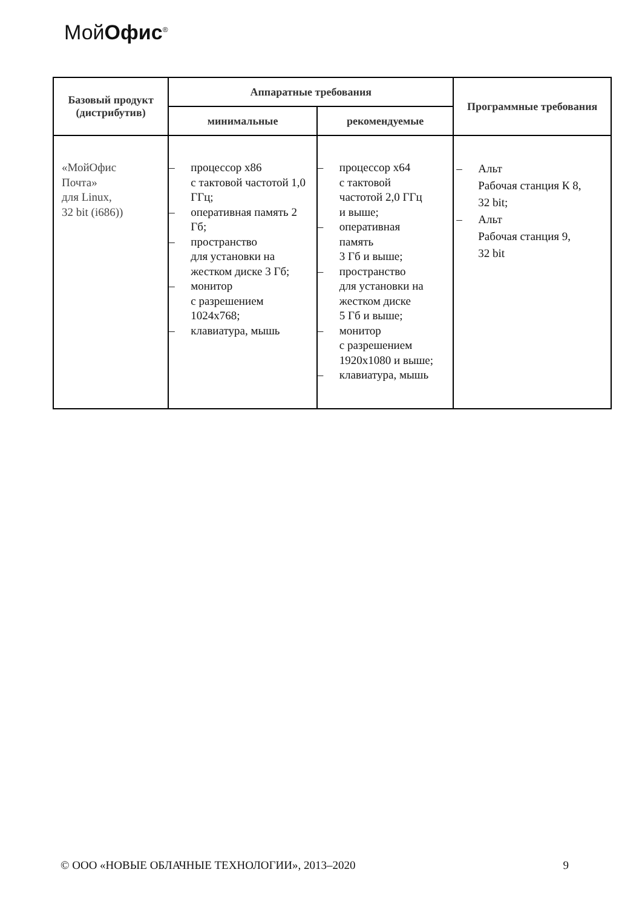МойОфис<sup>®</sup>
| Базовый продукт (дистрибутив) | Аппаратные требования | | Программные требования |
| --- | --- | --- | --- |
| | минимальные | рекомендуемые | |
| «МойОфис Почта» для Linux, 32 bit (i686)) | – процессор x86 с тактовой частотой 1,0 ГГц; – оперативная память 2 Гб; – пространство для установки на жестком диске 3 Гб; – монитор с разрешением 1024x768; – клавиатура, мышь | – процессор x64 с тактовой частотой 2,0 ГГц и выше; – оперативная память 3 Гб и выше; – пространство для установки на жестком диске 5 Гб и выше; – монитор с разрешением 1920x1080 и выше; – клавиатура, мышь | – Альт Рабочая станция К 8, 32 bit; – Альт Рабочая станция 9, 32 bit |
© ООО «НОВЫЕ ОБЛАЧНЫЕ ТЕХНОЛОГИИ», 2013–2020 9